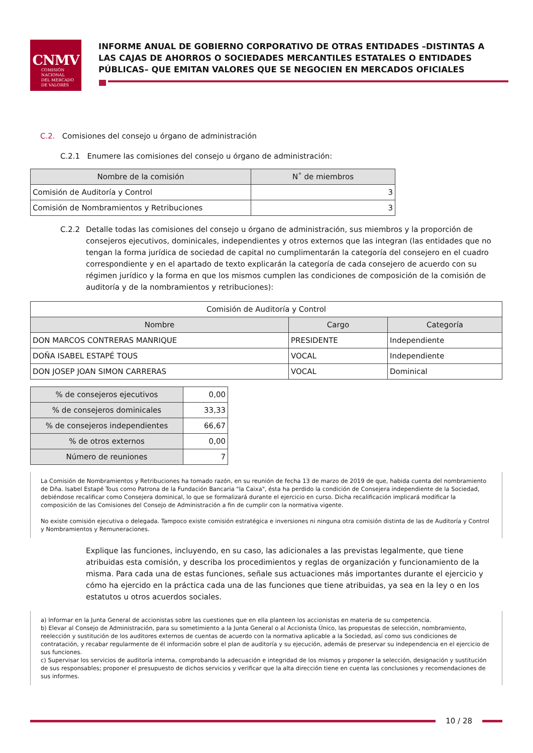CNMV
COMISIÓN
NACIONAL
DEL MERCADO
DE VALORES
INFORME ANUAL DE GOBIERNO CORPORATIVO DE OTRAS ENTIDADES –DISTINTAS A LAS CAJAS DE AHORROS O SOCIEDADES MERCANTILES ESTATALES O ENTIDADES PÚBLICAS– QUE EMITAN VALORES QUE SE NEGOCIEN EN MERCADOS OFICIALES
C.2. Comisiones del consejo u órgano de administración
C.2.1 Enumere las comisiones del consejo u órgano de administración:
| Nombre de la comisión | N˚ de miembros |
| --- | --- |
| Comisión de Auditoría y Control | 3 |
| Comisión de Nombramientos y Retribuciones | 3 |
C.2.2 Detalle todas las comisiones del consejo u órgano de administración, sus miembros y la proporción de consejeros ejecutivos, dominicales, independientes y otros externos que las integran (las entidades que no tengan la forma jurídica de sociedad de capital no cumplimentarán la categoría del consejero en el cuadro correspondiente y en el apartado de texto explicarán la categoría de cada consejero de acuerdo con su régimen jurídico y la forma en que los mismos cumplen las condiciones de composición de la comisión de auditoría y de la nombramientos y retribuciones):
| Comisión de Auditoría y Control | | |
| Nombre | Cargo | Categoría |
| DON MARCOS CONTRERAS MANRIQUE | PRESIDENTE | Independiente |
| DOÑA ISABEL ESTAPÉ TOUS | VOCAL | Independiente |
| DON JOSEP JOAN SIMON CARRERAS | VOCAL | Dominical |
| % de consejeros ejecutivos | 0,00 |
| % de consejeros dominicales | 33,33 |
| % de consejeros independientes | 66,67 |
| % de otros externos | 0,00 |
| Número de reuniones | 7 |
La Comisión de Nombramientos y Retribuciones ha tomado razón, en su reunión de fecha 13 de marzo de 2019 de que, habida cuenta del nombramiento de Dña. Isabel Estapé Tous como Patrona de la Fundación Bancaria "la Caixa", ésta ha perdido la condición de Consejera independiente de la Sociedad, debiéndose recalificar como Consejera dominical, lo que se formalizará durante el ejercicio en curso. Dicha recalificación implicará modificar la composición de las Comisiones del Consejo de Administración a fin de cumplir con la normativa vigente.
No existe comisión ejecutiva o delegada. Tampoco existe comisión estratégica e inversiones ni ninguna otra comisión distinta de las de Auditoría y Control y Nombramientos y Remuneraciones.
Explique las funciones, incluyendo, en su caso, las adicionales a las previstas legalmente, que tiene atribuidas esta comisión, y describa los procedimientos y reglas de organización y funcionamiento de la misma. Para cada una de estas funciones, señale sus actuaciones más importantes durante el ejercicio y cómo ha ejercido en la práctica cada una de las funciones que tiene atribuidas, ya sea en la ley o en los estatutos u otros acuerdos sociales.
a) Informar en la Junta General de accionistas sobre las cuestiones que en ella planteen los accionistas en materia de su competencia.
b) Elevar al Consejo de Administración, para su sometimiento a la Junta General o al Accionista Único, las propuestas de selección, nombramiento, reelección y sustitución de los auditores externos de cuentas de acuerdo con la normativa aplicable a la Sociedad, así como sus condiciones de contratación, y recabar regularmente de él información sobre el plan de auditoría y su ejecución, además de preservar su independencia en el ejercicio de sus funciones.
c) Supervisar los servicios de auditoría interna, comprobando la adecuación e integridad de los mismos y proponer la selección, designación y sustitución de sus responsables; proponer el presupuesto de dichos servicios y verificar que la alta dirección tiene en cuenta las conclusiones y recomendaciones de sus informes.
10 / 28